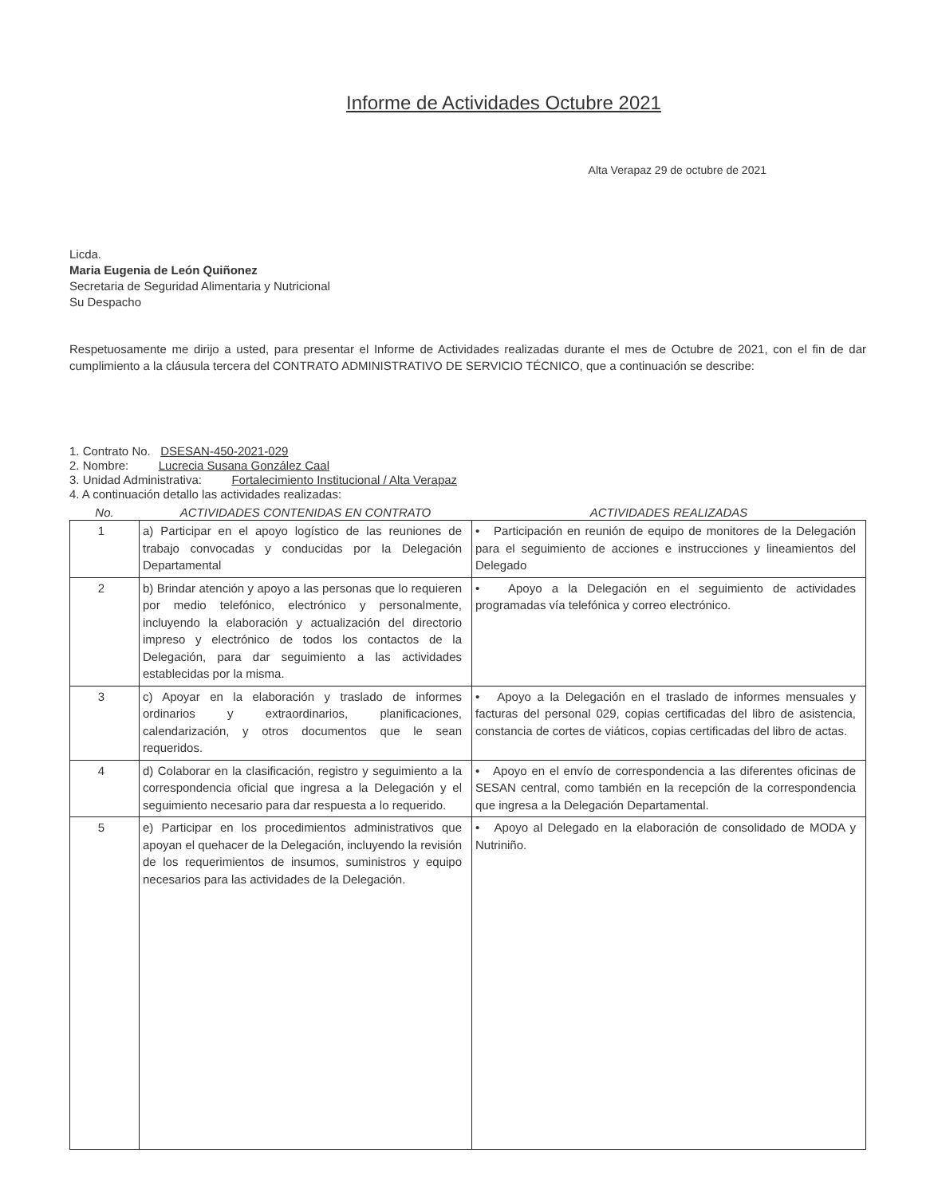Informe de Actividades Octubre 2021
Alta Verapaz 29 de octubre de 2021
Licda.
Maria Eugenia de León Quiñonez
Secretaria de Seguridad Alimentaria y Nutricional
Su Despacho
Respetuosamente me dirijo a usted, para presentar el Informe de Actividades realizadas durante el mes de Octubre de 2021, con el fin de dar cumplimiento a la cláusula tercera del CONTRATO ADMINISTRATIVO DE SERVICIO TÉCNICO, que a continuación se describe:
1. Contrato No. DSESAN-450-2021-029
2. Nombre: Lucrecia Susana González Caal
3. Unidad Administrativa: Fortalecimiento Institucional / Alta Verapaz
4. A continuación detallo las actividades realizadas:
| No. | ACTIVIDADES CONTENIDAS EN CONTRATO | ACTIVIDADES REALIZADAS |
| --- | --- | --- |
| 1 | a) Participar en el apoyo logístico de las reuniones de trabajo convocadas y conducidas por la Delegación Departamental | • Participación en reunión de equipo de monitores de la Delegación para el seguimiento de acciones e instrucciones y lineamientos del Delegado |
| 2 | b) Brindar atención y apoyo a las personas que lo requieren por medio telefónico, electrónico y personalmente, incluyendo la elaboración y actualización del directorio impreso y electrónico de todos los contactos de la Delegación, para dar seguimiento a las actividades establecidas por la misma. | • Apoyo a la Delegación en el seguimiento de actividades programadas vía telefónica y correo electrónico. |
| 3 | c) Apoyar en la elaboración y traslado de informes ordinarios y extraordinarios, planificaciones, calendarización, y otros documentos que le sean requeridos. | • Apoyo a la Delegación en el traslado de informes mensuales y facturas del personal 029, copias certificadas del libro de asistencia, constancia de cortes de viáticos, copias certificadas del libro de actas. |
| 4 | d) Colaborar en la clasificación, registro y seguimiento a la correspondencia oficial que ingresa a la Delegación y el seguimiento necesario para dar respuesta a lo requerido. | • Apoyo en el envío de correspondencia a las diferentes oficinas de SESAN central, como también en la recepción de la correspondencia que ingresa a la Delegación Departamental. |
| 5 | e) Participar en los procedimientos administrativos que apoyan el quehacer de la Delegación, incluyendo la revisión de los requerimientos de insumos, suministros y equipo necesarios para las actividades de la Delegación. | • Apoyo al Delegado en la elaboración de consolidado de MODA y Nutriniño. |